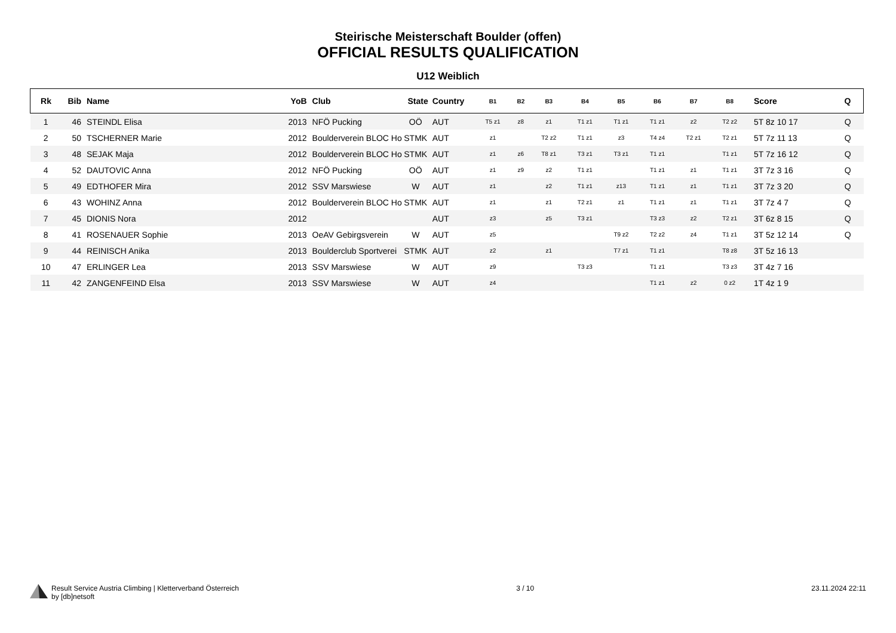Steirische Meisterschaft Boulder (offen)
OFFICIAL RESULTS QUALIFICATION
U12 Weiblich
| Rk | Bib | Name | YoB | Club | State | Country | B1 | B2 | B3 | B4 | B5 | B6 | B7 | B8 | Score | Q |
| --- | --- | --- | --- | --- | --- | --- | --- | --- | --- | --- | --- | --- | --- | --- | --- | --- |
| 1 | 46 | STEINDL Elisa | 2013 | NFÖ Pucking | OÖ | AUT | T5 z1 | z8 | z1 | T1 z1 | T1 z1 | T1 z1 | z2 | T2 z2 | 5T 8z 10 17 | Q |
| 2 | 50 | TSCHERNER Marie | 2012 | Boulderverein BLOC Ho | STMK | AUT | z1 | | T2 z2 | T1 z1 | z3 | T4 z4 | T2 z1 | T2 z1 | 5T 7z 11 13 | Q |
| 3 | 48 | SEJAK Maja | 2012 | Boulderverein BLOC Ho | STMK | AUT | z1 | z6 | T8 z1 | T3 z1 | T3 z1 | T1 z1 | | T1 z1 | 5T 7z 16 12 | Q |
| 4 | 52 | DAUTOVIC Anna | 2012 | NFÖ Pucking | OÖ | AUT | z1 | z9 | z2 | T1 z1 | | T1 z1 | z1 | T1 z1 | 3T 7z 3 16 | Q |
| 5 | 49 | EDTHOFER Mira | 2012 | SSV Marswiese | W | AUT | z1 | | z2 | T1 z1 | z13 | T1 z1 | z1 | T1 z1 | 3T 7z 3 20 | Q |
| 6 | 43 | WOHINZ Anna | 2012 | Boulderverein BLOC Ho | STMK | AUT | z1 | | z1 | T2 z1 | z1 | T1 z1 | z1 | T1 z1 | 3T 7z 4 7 | Q |
| 7 | 45 | DIONIS Nora | 2012 | | | AUT | z3 | | z5 | T3 z1 | | T3 z3 | z2 | T2 z1 | 3T 6z 8 15 | Q |
| 8 | 41 | ROSENAUER Sophie | 2013 | OeAV Gebirgsverein | W | AUT | z5 | | | | T9 z2 | T2 z2 | z4 | T1 z1 | 3T 5z 12 14 | Q |
| 9 | 44 | REINISCH Anika | 2013 | Boulderclub Sportverei | STMK | AUT | z2 | | z1 | | T7 z1 | T1 z1 | | T8 z8 | 3T 5z 16 13 | |
| 10 | 47 | ERLINGER Lea | 2013 | SSV Marswiese | W | AUT | z9 | | | T3 z3 | | T1 z1 | | T3 z3 | 3T 4z 7 16 | |
| 11 | 42 | ZANGENFEIND Elsa | 2013 | SSV Marswiese | W | AUT | z4 | | | | | T1 z1 | z2 | 0 z2 | 1T 4z 1 9 | |
Result Service Austria Climbing | Kletterverband Österreich
by [db]netsoft
3 / 10 23.11.2024 22:11